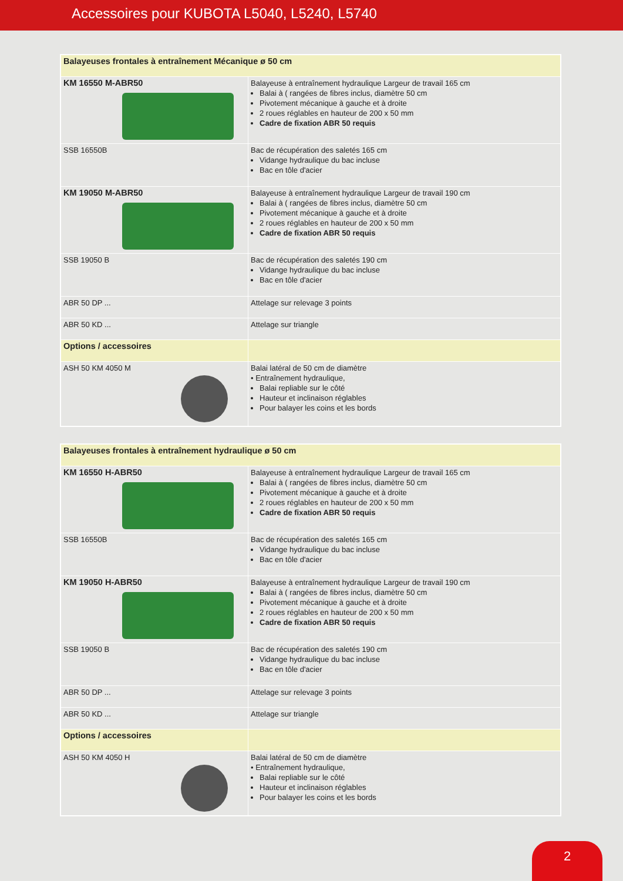Accessoires pour KUBOTA L5040, L5240, L5740
| Balayeuses frontales à entraînement Mécanique ø 50 cm | |
| KM 16550 M-ABR50 | Balayeuse à entraînement hydraulique Largeur de travail 165 cm Balai à ( rangées de fibres inclus, diamètre 50 cm Pivotement mécanique à gauche et à droite 2 roues réglables en hauteur de 200 x 50 mm Cadre de fixation ABR 50 requis |
| SSB 16550B | Bac de récupération des saletés 165 cm Vidange hydraulique du bac incluse Bac en tôle d'acier |
| KM 19050 M-ABR50 | Balayeuse à entraînement hydraulique Largeur de travail 190 cm Balai à ( rangées de fibres inclus, diamètre 50 cm Pivotement mécanique à gauche et à droite 2 roues réglables en hauteur de 200 x 50 mm Cadre de fixation ABR 50 requis |
| SSB 19050 B | Bac de récupération des saletés 190 cm Vidange hydraulique du bac incluse Bac en tôle d'acier |
| ABR 50 DP ... | Attelage sur relevage 3 points |
| ABR 50 KD ... | Attelage sur triangle |
| Options / accessoires | |
| ASH 50 KM 4050 M | Balai latéral de 50 cm de diamètre • Entraînement hydraulique, Balai repliable sur le côté Hauteur et inclinaison réglables Pour balayer les coins et les bords |
| Balayeuses frontales à entraînement hydraulique ø 50 cm | |
| KM 16550 H-ABR50 | Balayeuse à entraînement hydraulique Largeur de travail 165 cm Balai à ( rangées de fibres inclus, diamètre 50 cm Pivotement mécanique à gauche et à droite 2 roues réglables en hauteur de 200 x 50 mm Cadre de fixation ABR 50 requis |
| SSB 16550B | Bac de récupération des saletés 165 cm Vidange hydraulique du bac incluse Bac en tôle d'acier |
| KM 19050 H-ABR50 | Balayeuse à entraînement hydraulique Largeur de travail 190 cm Balai à ( rangées de fibres inclus, diamètre 50 cm Pivotement mécanique à gauche et à droite 2 roues réglables en hauteur de 200 x 50 mm Cadre de fixation ABR 50 requis |
| SSB 19050 B | Bac de récupération des saletés 190 cm Vidange hydraulique du bac incluse Bac en tôle d'acier |
| ABR 50 DP ... | Attelage sur relevage 3 points |
| ABR 50 KD ... | Attelage sur triangle |
| Options / accessoires | |
| ASH 50 KM 4050 H | Balai latéral de 50 cm de diamètre • Entraînement hydraulique, Balai repliable sur le côté Hauteur et inclinaison réglables Pour balayer les coins et les bords |
2